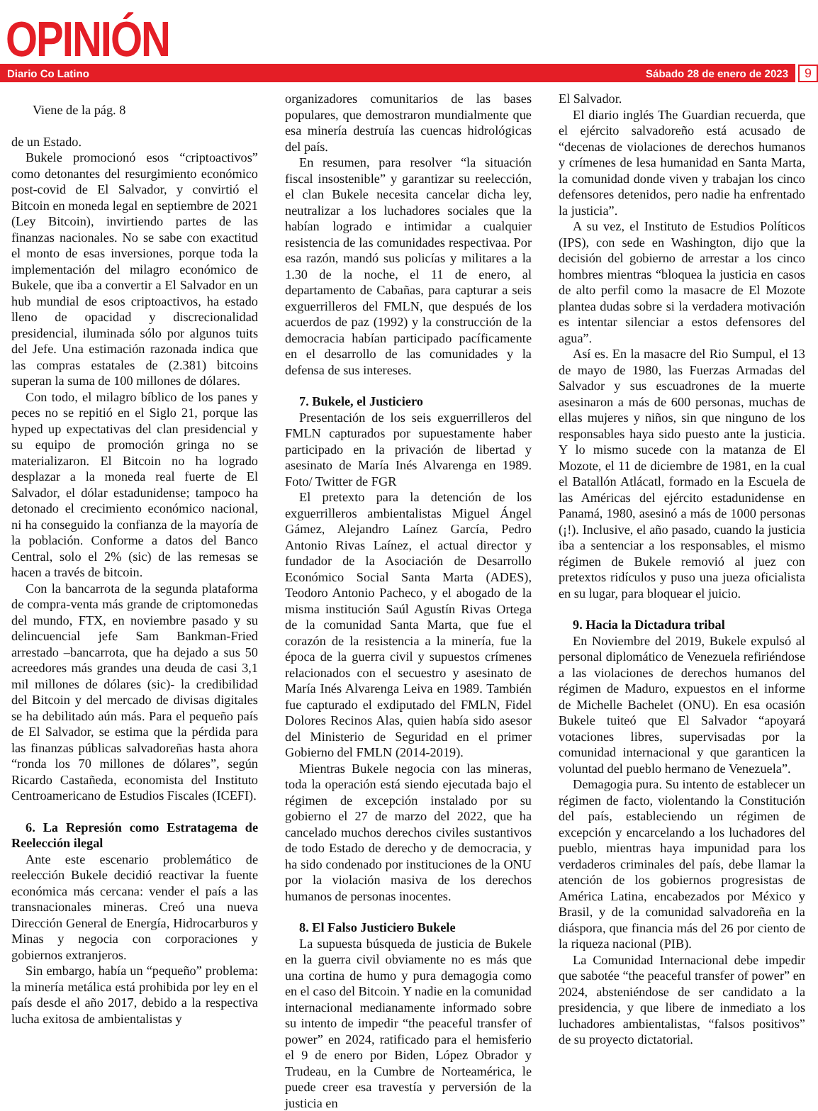OPINIÓN
Diario Co Latino Sábado 28 de enero de 2023
9
Viene de la pág. 8
de un Estado.
Bukele promocionó esos “criptoactivos” como detonantes del resurgimiento económico post-covid de El Salvador, y convirtió el Bitcoin en moneda legal en septiembre de 2021 (Ley Bitcoin), invirtiendo partes de las finanzas nacionales. No se sabe con exactitud el monto de esas inversiones, porque toda la implementación del milagro económico de Bukele, que iba a convertir a El Salvador en un hub mundial de esos criptoactivos, ha estado lleno de opacidad y discrecionalidad presidencial, iluminada sólo por algunos tuits del Jefe. Una estimación razonada indica que las compras estatales de (2.381) bitcoins superan la suma de 100 millones de dólares.
Con todo, el milagro bíblico de los panes y peces no se repitió en el Siglo 21, porque las hyped up expectativas del clan presidencial y su equipo de promoción gringa no se materializaron. El Bitcoin no ha logrado desplazar a la moneda real fuerte de El Salvador, el dólar estadunidense; tampoco ha detonado el crecimiento económico nacional, ni ha conseguido la confianza de la mayoría de la población. Conforme a datos del Banco Central, solo el 2% (sic) de las remesas se hacen a través de bitcoin.
Con la bancarrota de la segunda plataforma de compra-venta más grande de criptomonedas del mundo, FTX, en noviembre pasado y su delincuencial jefe Sam Bankman-Fried arrestado –bancarrota, que ha dejado a sus 50 acreedores más grandes una deuda de casi 3,1 mil millones de dólares (sic)- la credibilidad del Bitcoin y del mercado de divisas digitales se ha debilitado aún más. Para el pequeño país de El Salvador, se estima que la pérdida para las finanzas públicas salvadoreñas hasta ahora “ronda los 70 millones de dólares”, según Ricardo Castañeda, economista del Instituto Centroamericano de Estudios Fiscales (ICEFI).
6. La Represión como Estratagema de Reelección ilegal
Ante este escenario problemático de reelección Bukele decidió reactivar la fuente económica más cercana: vender el país a las transnacionales mineras. Creó una nueva Dirección General de Energía, Hidrocarburos y Minas y negocia con corporaciones y gobiernos extranjeros.
Sin embargo, había un “pequeño” problema: la minería metálica está prohibida por ley en el país desde el año 2017, debido a la respectiva lucha exitosa de ambientalistas y
organizadores comunitarios de las bases populares, que demostraron mundialmente que esa minería destruía las cuencas hidrológicas del país.
En resumen, para resolver “la situación fiscal insostenible” y garantizar su reelección, el clan Bukele necesita cancelar dicha ley, neutralizar a los luchadores sociales que la habían logrado e intimidar a cualquier resistencia de las comunidades respectivaa. Por esa razón, mandó sus policías y militares a la 1.30 de la noche, el 11 de enero, al departamento de Cabañas, para capturar a seis exguerrilleros del FMLN, que después de los acuerdos de paz (1992) y la construcción de la democracia habían participado pacíficamente en el desarrollo de las comunidades y la defensa de sus intereses.
7. Bukele, el Justiciero
Presentación de los seis exguerrilleros del FMLN capturados por supuestamente haber participado en la privación de libertad y asesinato de María Inés Alvarenga en 1989. Foto/ Twitter de FGR
El pretexto para la detención de los exguerrilleros ambientalistas Miguel Ángel Gámez, Alejandro Laínez García, Pedro Antonio Rivas Laínez, el actual director y fundador de la Asociación de Desarrollo Económico Social Santa Marta (ADES), Teodoro Antonio Pacheco, y el abogado de la misma institución Saúl Agustín Rivas Ortega de la comunidad Santa Marta, que fue el corazón de la resistencia a la minería, fue la época de la guerra civil y supuestos crímenes relacionados con el secuestro y asesinato de María Inés Alvarenga Leiva en 1989. También fue capturado el exdiputado del FMLN, Fidel Dolores Recinos Alas, quien había sido asesor del Ministerio de Seguridad en el primer Gobierno del FMLN (2014-2019).
Mientras Bukele negocia con las mineras, toda la operación está siendo ejecutada bajo el régimen de excepción instalado por su gobierno el 27 de marzo del 2022, que ha cancelado muchos derechos civiles sustantivos de todo Estado de derecho y de democracia, y ha sido condenado por instituciones de la ONU por la violación masiva de los derechos humanos de personas inocentes.
8. El Falso Justiciero Bukele
La supuesta búsqueda de justicia de Bukele en la guerra civil obviamente no es más que una cortina de humo y pura demagogia como en el caso del Bitcoin. Y nadie en la comunidad internacional medianamente informado sobre su intento de impedir “the peaceful transfer of power” en 2024, ratificado para el hemisferio el 9 de enero por Biden, López Obrador y Trudeau, en la Cumbre de Norteamérica, le puede creer esa travestía y perversión de la justicia en
El Salvador.
El diario inglés The Guardian recuerda, que el ejército salvadoreño está acusado de “decenas de violaciones de derechos humanos y crímenes de lesa humanidad en Santa Marta, la comunidad donde viven y trabajan los cinco defensores detenidos, pero nadie ha enfrentado la justicia”.
A su vez, el Instituto de Estudios Políticos (IPS), con sede en Washington, dijo que la decisión del gobierno de arrestar a los cinco hombres mientras “bloquea la justicia en casos de alto perfil como la masacre de El Mozote plantea dudas sobre si la verdadera motivación es intentar silenciar a estos defensores del agua”.
Así es. En la masacre del Rio Sumpul, el 13 de mayo de 1980, las Fuerzas Armadas del Salvador y sus escuadrones de la muerte asesinaron a más de 600 personas, muchas de ellas mujeres y niños, sin que ninguno de los responsables haya sido puesto ante la justicia. Y lo mismo sucede con la matanza de El Mozote, el 11 de diciembre de 1981, en la cual el Batallón Atlácatl, formado en la Escuela de las Américas del ejército estadunidense en Panamá, 1980, asesinó a más de 1000 personas (¡!). Inclusive, el año pasado, cuando la justicia iba a sentenciar a los responsables, el mismo régimen de Bukele removió al juez con pretextos ridículos y puso una jueza oficialista en su lugar, para bloquear el juicio.
9. Hacia la Dictadura tribal
En Noviembre del 2019, Bukele expulsó al personal diplomático de Venezuela refiriéndose a las violaciones de derechos humanos del régimen de Maduro, expuestos en el informe de Michelle Bachelet (ONU). En esa ocasión Bukele tuiteó que El Salvador “apoyará votaciones libres, supervisadas por la comunidad internacional y que garanticen la voluntad del pueblo hermano de Venezuela”.
Demagogia pura. Su intento de establecer un régimen de facto, violentando la Constitución del país, estableciendo un régimen de excepción y encarcelando a los luchadores del pueblo, mientras haya impunidad para los verdaderos criminales del país, debe llamar la atención de los gobiernos progresistas de América Latina, encabezados por México y Brasil, y de la comunidad salvadoreña en la diáspora, que financia más del 26 por ciento de la riqueza nacional (PIB).
La Comunidad Internacional debe impedir que sabotée “the peaceful transfer of power” en 2024, absteniéndose de ser candidato a la presidencia, y que libere de inmediato a los luchadores ambientalistas, “falsos positivos” de su proyecto dictatorial.